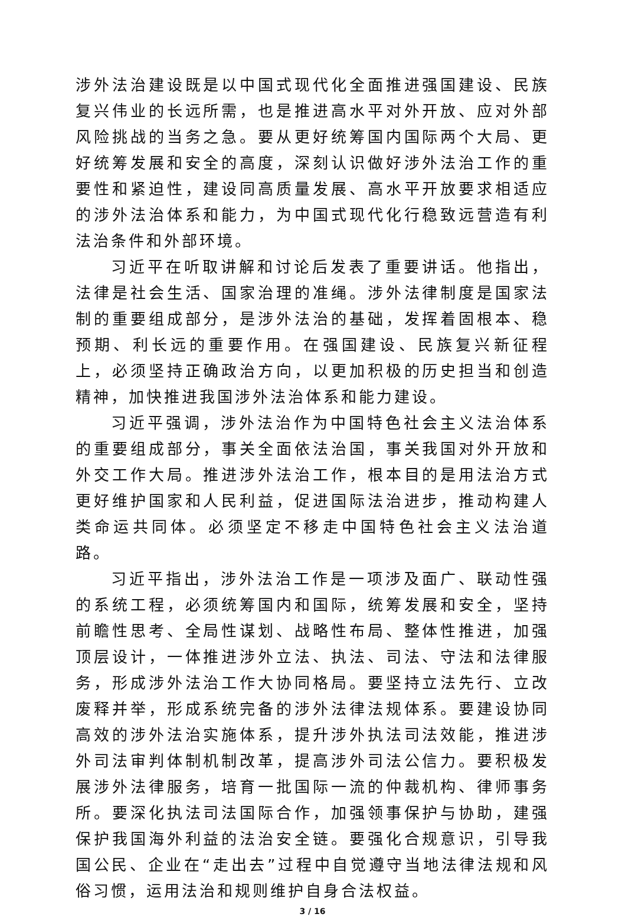涉外法治建设既是以中国式现代化全面推进强国建设、民族复兴伟业的长远所需，也是推进高水平对外开放、应对外部风险挑战的当务之急。要从更好统筹国内国际两个大局、更好统筹发展和安全的高度，深刻认识做好涉外法治工作的重要性和紧迫性，建设同高质量发展、高水平开放要求相适应的涉外法治体系和能力，为中国式现代化行稳致远营造有利法治条件和外部环境。
习近平在听取讲解和讨论后发表了重要讲话。他指出，法律是社会生活、国家治理的准绳。涉外法律制度是国家法制的重要组成部分，是涉外法治的基础，发挥着固根本、稳预期、利长远的重要作用。在强国建设、民族复兴新征程上，必须坚持正确政治方向，以更加积极的历史担当和创造精神，加快推进我国涉外法治体系和能力建设。
习近平强调，涉外法治作为中国特色社会主义法治体系的重要组成部分，事关全面依法治国，事关我国对外开放和外交工作大局。推进涉外法治工作，根本目的是用法治方式更好维护国家和人民利益，促进国际法治进步，推动构建人类命运共同体。必须坚定不移走中国特色社会主义法治道路。
习近平指出，涉外法治工作是一项涉及面广、联动性强的系统工程，必须统筹国内和国际，统筹发展和安全，坚持前瞻性思考、全局性谋划、战略性布局、整体性推进，加强顶层设计，一体推进涉外立法、执法、司法、守法和法律服务，形成涉外法治工作大协同格局。要坚持立法先行、立改废释并举，形成系统完备的涉外法律法规体系。要建设协同高效的涉外法治实施体系，提升涉外执法司法效能，推进涉外司法审判体制机制改革，提高涉外司法公信力。要积极发展涉外法律服务，培育一批国际一流的仲裁机构、律师事务所。要深化执法司法国际合作，加强领事保护与协助，建强保护我国海外利益的法治安全链。要强化合规意识，引导我国公民、企业在“走出去”过程中自觉遵守当地法律法规和风俗习惯，运用法治和规则维护自身合法权益。
3 / 16